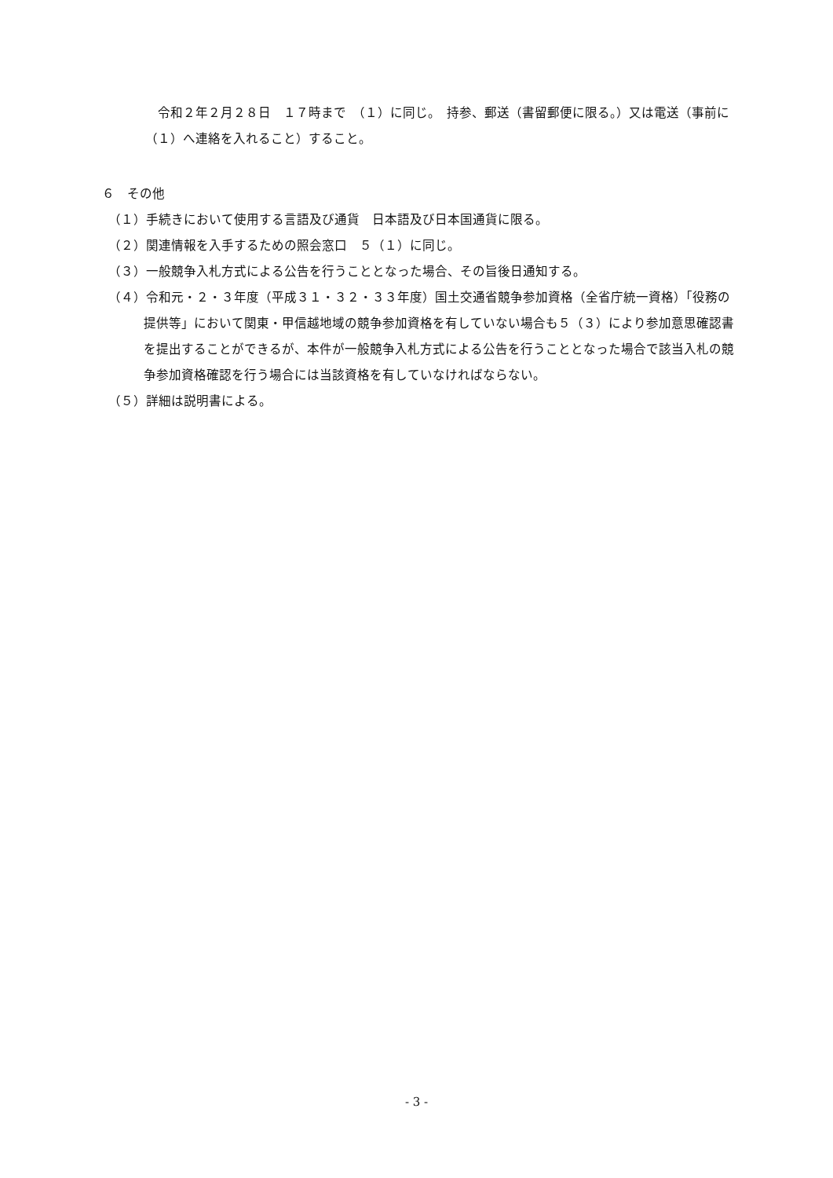令和２年２月２８日　１７時まで　（１）に同じ。　持参、郵送（書留郵便に限る。）又は電送（事前に（１）へ連絡を入れること）すること。
６　その他
（１）手続きにおいて使用する言語及び通貨　日本語及び日本国通貨に限る。
（２）関連情報を入手するための照会窓口　５（１）に同じ。
（３）一般競争入札方式による公告を行うこととなった場合、その旨後日通知する。
（４）令和元・２・３年度（平成３１・３２・３３年度）国土交通省競争参加資格（全省庁統一資格）「役務の提供等」において関東・甲信越地域の競争参加資格を有していない場合も５（３）により参加意思確認書を提出することができるが、本件が一般競争入札方式による公告を行うこととなった場合で該当入札の競争参加資格確認を行う場合には当該資格を有していなければならない。
（５）詳細は説明書による。
- 3 -